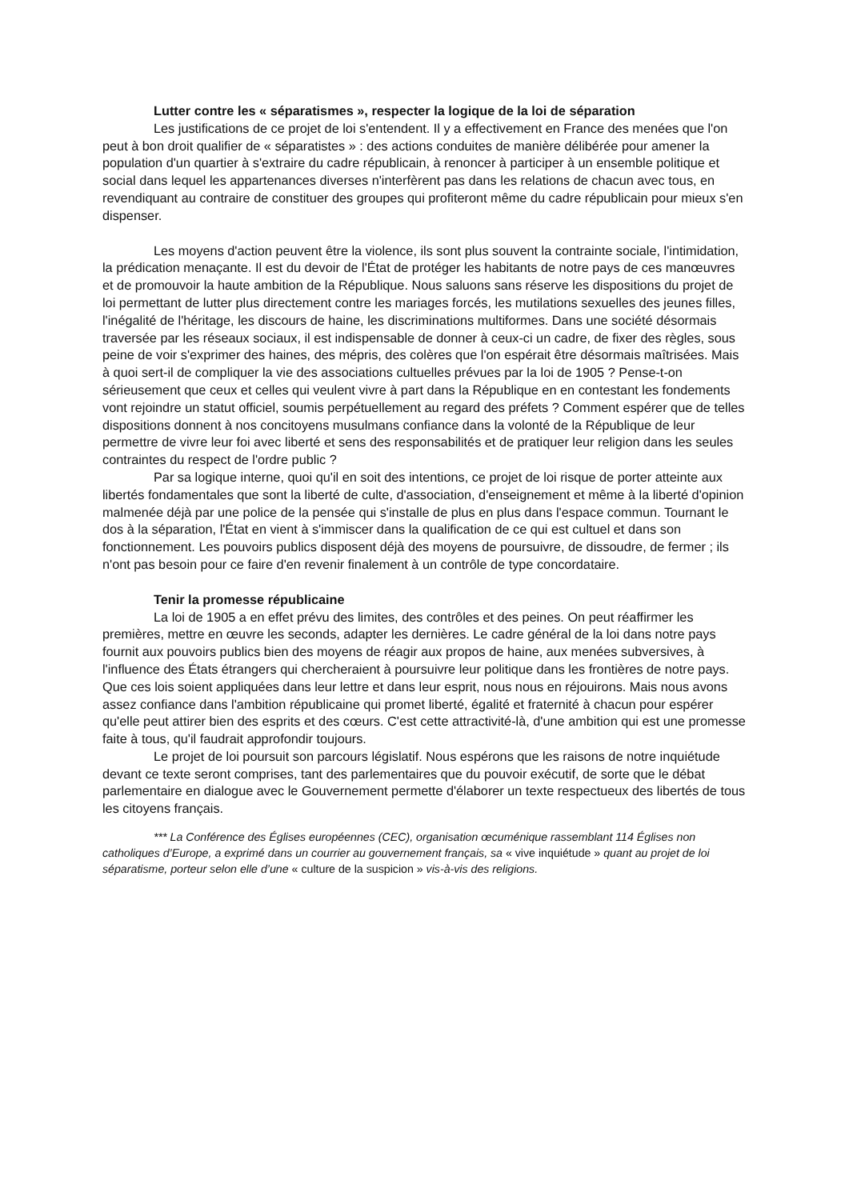Lutter contre les « séparatismes », respecter la logique de la loi de séparation
Les justifications de ce projet de loi s'entendent. Il y a effectivement en France des menées que l'on peut à bon droit qualifier de « séparatistes » : des actions conduites de manière délibérée pour amener la population d'un quartier à s'extraire du cadre républicain, à renoncer à participer à un ensemble politique et social dans lequel les appartenances diverses n'interfèrent pas dans les relations de chacun avec tous, en revendiquant au contraire de constituer des groupes qui profiteront même du cadre républicain pour mieux s'en dispenser.
Les moyens d'action peuvent être la violence, ils sont plus souvent la contrainte sociale, l'intimidation, la prédication menaçante. Il est du devoir de l'État de protéger les habitants de notre pays de ces manœuvres et de promouvoir la haute ambition de la République. Nous saluons sans réserve les dispositions du projet de loi permettant de lutter plus directement contre les mariages forcés, les mutilations sexuelles des jeunes filles, l'inégalité de l'héritage, les discours de haine, les discriminations multiformes. Dans une société désormais traversée par les réseaux sociaux, il est indispensable de donner à ceux-ci un cadre, de fixer des règles, sous peine de voir s'exprimer des haines, des mépris, des colères que l'on espérait être désormais maîtrisées. Mais à quoi sert-il de compliquer la vie des associations cultuelles prévues par la loi de 1905 ? Pense-t-on sérieusement que ceux et celles qui veulent vivre à part dans la République en en contestant les fondements vont rejoindre un statut officiel, soumis perpétuellement au regard des préfets ? Comment espérer que de telles dispositions donnent à nos concitoyens musulmans confiance dans la volonté de la République de leur permettre de vivre leur foi avec liberté et sens des responsabilités et de pratiquer leur religion dans les seules contraintes du respect de l'ordre public ?
Par sa logique interne, quoi qu'il en soit des intentions, ce projet de loi risque de porter atteinte aux libertés fondamentales que sont la liberté de culte, d'association, d'enseignement et même à la liberté d'opinion malmenée déjà par une police de la pensée qui s'installe de plus en plus dans l'espace commun. Tournant le dos à la séparation, l'État en vient à s'immiscer dans la qualification de ce qui est cultuel et dans son fonctionnement. Les pouvoirs publics disposent déjà des moyens de poursuivre, de dissoudre, de fermer ; ils n'ont pas besoin pour ce faire d'en revenir finalement à un contrôle de type concordataire.
Tenir la promesse républicaine
La loi de 1905 a en effet prévu des limites, des contrôles et des peines. On peut réaffirmer les premières, mettre en œuvre les seconds, adapter les dernières. Le cadre général de la loi dans notre pays fournit aux pouvoirs publics bien des moyens de réagir aux propos de haine, aux menées subversives, à l'influence des États étrangers qui chercheraient à poursuivre leur politique dans les frontières de notre pays. Que ces lois soient appliquées dans leur lettre et dans leur esprit, nous nous en réjouirons. Mais nous avons assez confiance dans l'ambition républicaine qui promet liberté, égalité et fraternité à chacun pour espérer qu'elle peut attirer bien des esprits et des cœurs. C'est cette attractivité-là, d'une ambition qui est une promesse faite à tous, qu'il faudrait approfondir toujours.
Le projet de loi poursuit son parcours législatif. Nous espérons que les raisons de notre inquiétude devant ce texte seront comprises, tant des parlementaires que du pouvoir exécutif, de sorte que le débat parlementaire en dialogue avec le Gouvernement permette d'élaborer un texte respectueux des libertés de tous les citoyens français.
*** La Conférence des Églises européennes (CEC), organisation œcuménique rassemblant 114 Églises non catholiques d’Europe, a exprimé dans un courrier au gouvernement français, sa « vive inquiétude » quant au projet de loi séparatisme, porteur selon elle d’une « culture de la suspicion » vis-à-vis des religions.